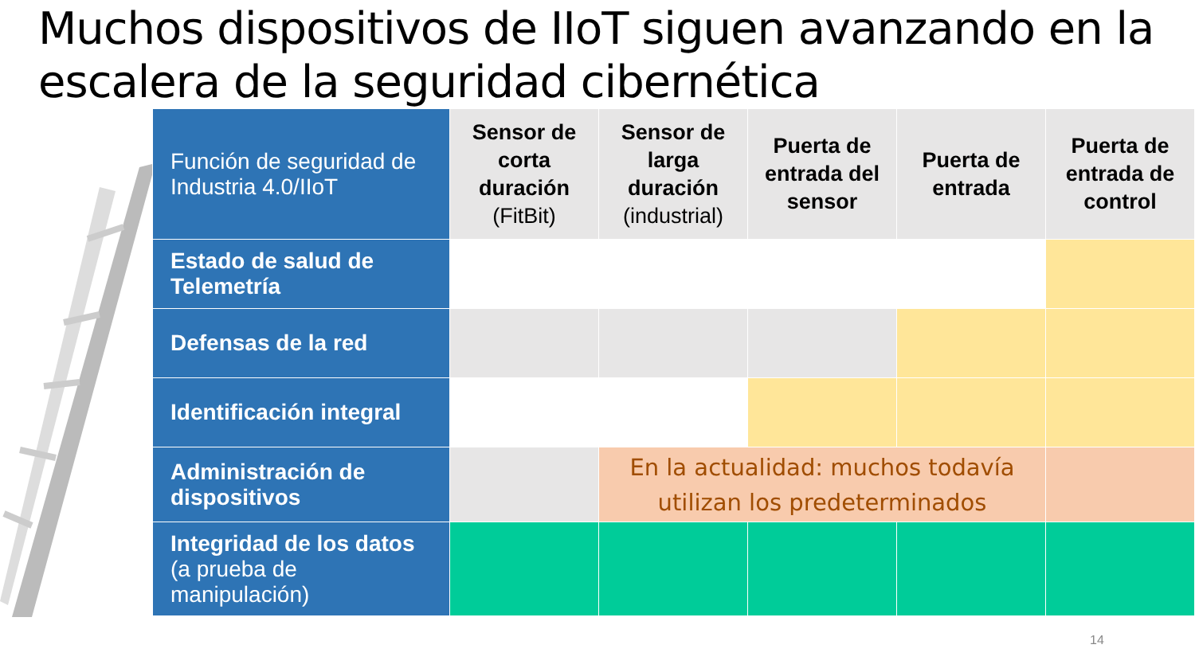Muchos dispositivos de IIoT siguen avanzando en la escalera de la seguridad cibernética
| Función de seguridad de Industria 4.0/IIoT | Sensor de corta duración (FitBit) | Sensor de larga duración (industrial) | Puerta de entrada del sensor | Puerta de entrada | Puerta de entrada de control |
| --- | --- | --- | --- | --- | --- |
| Estado de salud de Telemetría | | | | | |
| Defensas de la red | | | | | |
| Identificación integral | | | | | |
| Administración de dispositivos | | En la actualidad: muchos todavía utilizan los predeterminados | | | |
| Integridad de los datos (a prueba de manipulación) | | | | | |
14